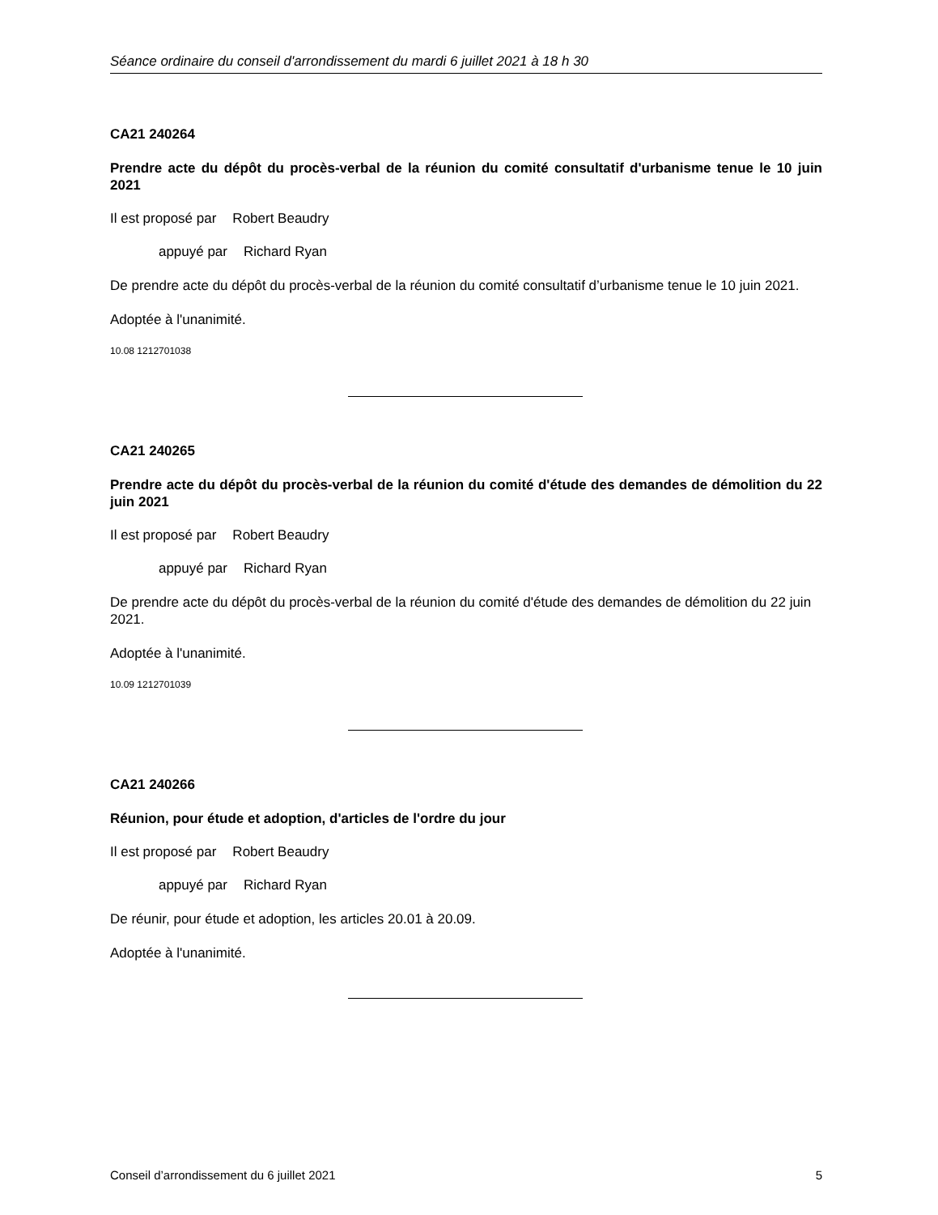Séance ordinaire du conseil d'arrondissement du mardi 6 juillet 2021 à 18 h 30
CA21 240264
Prendre acte du dépôt du procès-verbal de la réunion du comité consultatif d'urbanisme tenue le 10 juin 2021
Il est proposé par Robert Beaudry
appuyé par Richard Ryan
De prendre acte du dépôt du procès-verbal de la réunion du comité consultatif d’urbanisme tenue le 10 juin 2021.
Adoptée à l'unanimité.
10.08 1212701038
CA21 240265
Prendre acte du dépôt du procès-verbal de la réunion du comité d'étude des demandes de démolition du 22 juin 2021
Il est proposé par Robert Beaudry
appuyé par Richard Ryan
De prendre acte du dépôt du procès-verbal de la réunion du comité d'étude des demandes de démolition du 22 juin 2021.
Adoptée à l'unanimité.
10.09 1212701039
CA21 240266
Réunion, pour étude et adoption, d'articles de l'ordre du jour
Il est proposé par Robert Beaudry
appuyé par Richard Ryan
De réunir, pour étude et adoption, les articles 20.01 à 20.09.
Adoptée à l'unanimité.
Conseil d’arrondissement du 6 juillet 2021 5